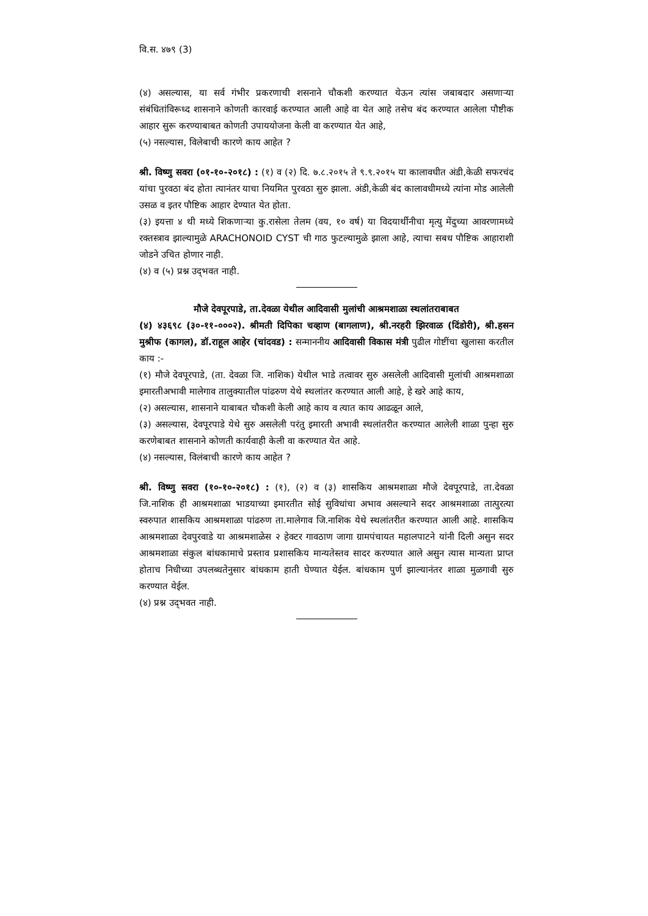वि.स. ४७९ (3)
(४) असल्यास, या सर्व गंभीर प्रकरणाची शसनाने चौकशी करण्यात येऊन त्यांस जबाबदार असणाऱ्या संबंधितांविरूध्द शासनाने कोणती कारवाई करण्यात आली आहे वा येत आहे तसेच बंद करण्यात आलेला पौष्टीक आहार सुरू करण्याबाबत कोणती उपाययोजना केली वा करण्यात येत आहे,
(५) नसल्यास, विलेबाची कारणे काय आहेत ?
श्री. विष्णु सवरा (०१-१०-२०१८) : (१) व (२) दि. ७.८.२०१५ ते ९.९.२०१५ या कालावधीत अंडी,केळी सफरचंद यांचा पुरवठा बंद होता त्यानंतर याचा नियमित पुरवठा सुरु झाला. अंडी,केळी बंद कालावधीमध्ये त्यांना मोड आलेली उसळ व इतर पौष्टिक आहार देण्यात येत होता.
(३) इयत्ता ४ थी मध्ये शिकणाऱ्या कु.रासेला तेलम (वय, १० वर्ष) या विदयार्थीनीचा मृत्यु मेंदुच्या आवरणामध्ये रक्तस्त्राव झाल्यामुळे ARACHONOID CYST ची गाठ फुटल्यामुळे झाला आहे, त्याचा सबध पौष्टिक आहाराशी जोडने उचित होणार नाही.
(४) व (५) प्रश्न उद्‌भवत नाही.
मौजे देवपूरपाडे, ता.देवळा येथील आदिवासी मुलांची आश्रमशाळा स्थलांतराबाबत
(४) ४३६९८ (३०-११-०००२). श्रीमती दिपिका चव्हाण (बागलाण), श्री.नरहरी झिरवाळ (दिंडोरी), श्री.हसन मुश्रीफ (कागल), डॉ.राहूल आहेर (चांदवड) : सन्माननीय आदिवासी विकास मंत्री पुढील गोष्टींचा खुलासा करतील काय :-
(१) मौजे देवपूरपाडे, (ता. देवळा जि. नाशिक) येथील भाडे तत्वावर सुरु असलेली आदिवासी मुलांची आश्रमशाळा इमारतीअभावी मालेगाव तालुक्यातील पांढरुण येथे स्थलांतर करण्यात आली आहे, हे खरे आहे काय,
(२) असल्यास, शासनाने याबाबत चौकशी केली आहे काय व त्यात काय आढळून आले,
(३) असल्यास, देवपूरपाडे येथे सुरु असलेली परंतु इमारती अभावी स्थलांतरीत करण्यात आलेली शाळा पुन्हा सुरु करणेबाबत शासनाने कोणती कार्यवाही केली वा करण्यात येत आहे.
(४) नसल्यास, विलंबाची कारणे काय आहेत ?
श्री. विष्णु सवरा (१०-१०-२०१८) : (१), (२) व (३) शासकिय आश्रमशाळा मौजे देवपूरपाडे, ता.देवळा जि.नाशिक ही आश्रमशाळा भाडयाच्या इमारतीत सोई सुविधांचा अभाव असल्याने सदर आश्रमशाळा तात्पुरत्या स्वरुपात शासकिय आश्रमशाळा पांढरुण ता.मालेगाव जि.नाशिक येथे स्थलांतरीत करण्यात आली आहे. शासकिय आश्रमशाळा देवपुरवाडे या आश्रमशाळेस २ हेक्टर गावठाण जागा ग्रामपंचायत महालपाटने यांनी दिली असुन सदर आश्रमशाळा संकुल बांधकामाचे प्रस्ताव प्रशासकिय मान्यतेस्तव सादर करण्यात आले असुन त्यास मान्यता प्राप्त होताच निधीच्या उपलब्धतेनुसार बांधकाम हाती घेण्यात येईल. बांधकाम पुर्ण झाल्यानंतर शाळा मुळगावी सुरु करण्यात येईल.
(४) प्रश्न उद्‌भवत नाही.